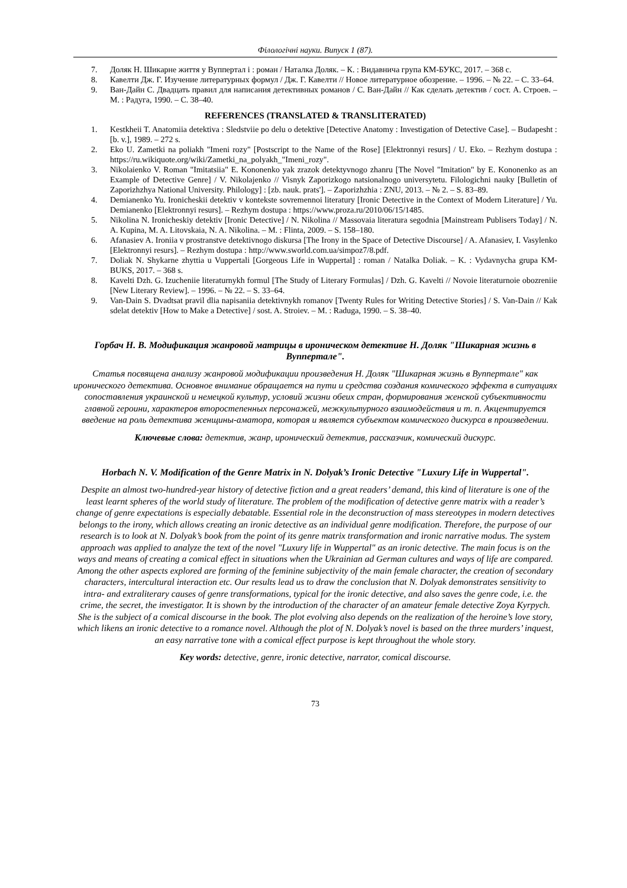Філологічні науки. Випуск 1 (87).
7. Доляк Н. Шикарне життя у Вуппертал і : роман / Наталка Доляк. – К. : Видавнича група КМ-БУКС, 2017. – 368 с.
8. Кавелти Дж. Г. Изучение литературных формул / Дж. Г. Кавелти // Новое литературное обозрение. – 1996. – № 22. – С. 33–64.
9. Ван-Дайн С. Двадцать правил для написания детективных романов / С. Ван-Дайн // Как сделать детектив / сост. А. Строев. – М. : Радуга, 1990. – С. 38–40.
REFERENCES (TRANSLATED & TRANSLITERATED)
1. Kestkheii T. Anatomiia detektiva : Sledstviie po delu o detektive [Detective Anatomy : Investigation of Detective Case]. – Budapesht : [b. v.], 1989. – 272 s.
2. Eko U. Zametki na poliakh "Imeni rozy" [Postscript to the Name of the Rose] [Elektronnyi resurs] / U. Eko. – Rezhym dostupa : https://ru.wikiquote.org/wiki/Zametki_na_polyakh_"Imeni_rozy".
3. Nikolaienko V. Roman "Imitatsiia" E. Kononenko yak zrazok detektyvnogo zhanru [The Novel "Imitation" by E. Kononenko as an Example of Detective Genre] / V. Nikolajenko // Visnyk Zaporizkogo natsionalnogo universytetu. Filologichni nauky [Bulletin of Zaporizhzhya National University. Philology] : [zb. nauk. prats']. – Zaporizhzhia : ZNU, 2013. – № 2. – S. 83–89.
4. Demianenko Yu. Ironicheskii detektiv v kontekste sovremennoi literatury [Ironic Detective in the Context of Modern Literature] / Yu. Demianenko [Elektronnyi resurs]. – Rezhym dostupa : https://www.proza.ru/2010/06/15/1485.
5. Nikolina N. Ironicheskiy detektiv [Ironic Detective] / N. Nikolina // Massovaia literatura segodnia [Mainstream Publisers Today] / N. A. Kupina, M. A. Litovskaia, N. A. Nikolina. – M. : Flinta, 2009. – S. 158–180.
6. Afanasiev A. Ironiia v prostranstve detektivnogo diskursa [The Irony in the Space of Detective Discourse] / A. Afanasiev, I. Vasylenko [Elektronnyi resurs]. – Rezhym dostupa : http://www.sworld.com.ua/simpoz7/8.pdf.
7. Doliak N. Shykarne zhyttia u Vuppertali [Gorgeous Life in Wuppertal] : roman / Natalka Doliak. – K. : Vydavnycha grupa KM-BUKS, 2017. – 368 s.
8. Kavelti Dzh. G. Izucheniie literaturnykh formul [The Study of Literary Formulas] / Dzh. G. Kavelti // Novoie literaturnoie obozreniie [New Literary Review]. – 1996. – № 22. – S. 33–64.
9. Van-Dain S. Dvadtsat pravil dlia napisaniia detektivnykh romanov [Twenty Rules for Writing Detective Stories] / S. Van-Dain // Kak sdelat detektiv [How to Make a Detective] / sost. A. Stroiev. – M. : Raduga, 1990. – S. 38–40.
Горбач Н. В. Модификация жанровой матрицы в ироническом детективе Н. Доляк "Шикарная жизнь в Вуппертале".
Статья посвящена анализу жанровой модификации произведения Н. Доляк "Шикарная жизнь в Вуппертале" как иронического детектива. Основное внимание обращается на пути и средства создания комического эффекта в ситуациях сопоставления украинской и немецкой культур, условий жизни обеих стран, формирования женской субъективности главной героини, характеров второстепенных персонажей, межкультурного взаимодействия и т. п. Акцентируется введение на роль детектива женщины-аматора, которая и является субъектом комического дискурса в произведении.
Ключевые слова: детектив, жанр, иронический детектив, рассказчик, комический дискурс.
Horbach N. V. Modification of the Genre Matrix in N. Dolyak’s Ironic Detective "Luxury Life in Wuppertal".
Despite an almost two-hundred-year history of detective fiction and a great readers’ demand, this kind of literature is one of the least learnt spheres of the world study of literature. The problem of the modification of detective genre matrix with a reader’s change of genre expectations is especially debatable. Essential role in the deconstruction of mass stereotypes in modern detectives belongs to the irony, which allows creating an ironic detective as an individual genre modification. Therefore, the purpose of our research is to look at N. Dolyak’s book from the point of its genre matrix transformation and ironic narrative modus. The system approach was applied to analyze the text of the novel "Luxury life in Wuppertal" as an ironic detective. The main focus is on the ways and means of creating a comical effect in situations when the Ukrainian ad German cultures and ways of life are compared. Among the other aspects explored are forming of the feminine subjectivity of the main female character, the creation of secondary characters, intercultural interaction etc. Our results lead us to draw the conclusion that N. Dolyak demonstrates sensitivity to intra- and extraliterary causes of genre transformations, typical for the ironic detective, and also saves the genre code, i.e. the crime, the secret, the investigator. It is shown by the introduction of the character of an amateur female detective Zoya Kyrpych. She is the subject of a comical discourse in the book. The plot evolving also depends on the realization of the heroine’s love story, which likens an ironic detective to a romance novel. Although the plot of N. Dolyak’s novel is based on the three murders’ inquest, an easy narrative tone with a comical effect purpose is kept throughout the whole story.
Key words: detective, genre, ironic detective, narrator, comical discourse.
73